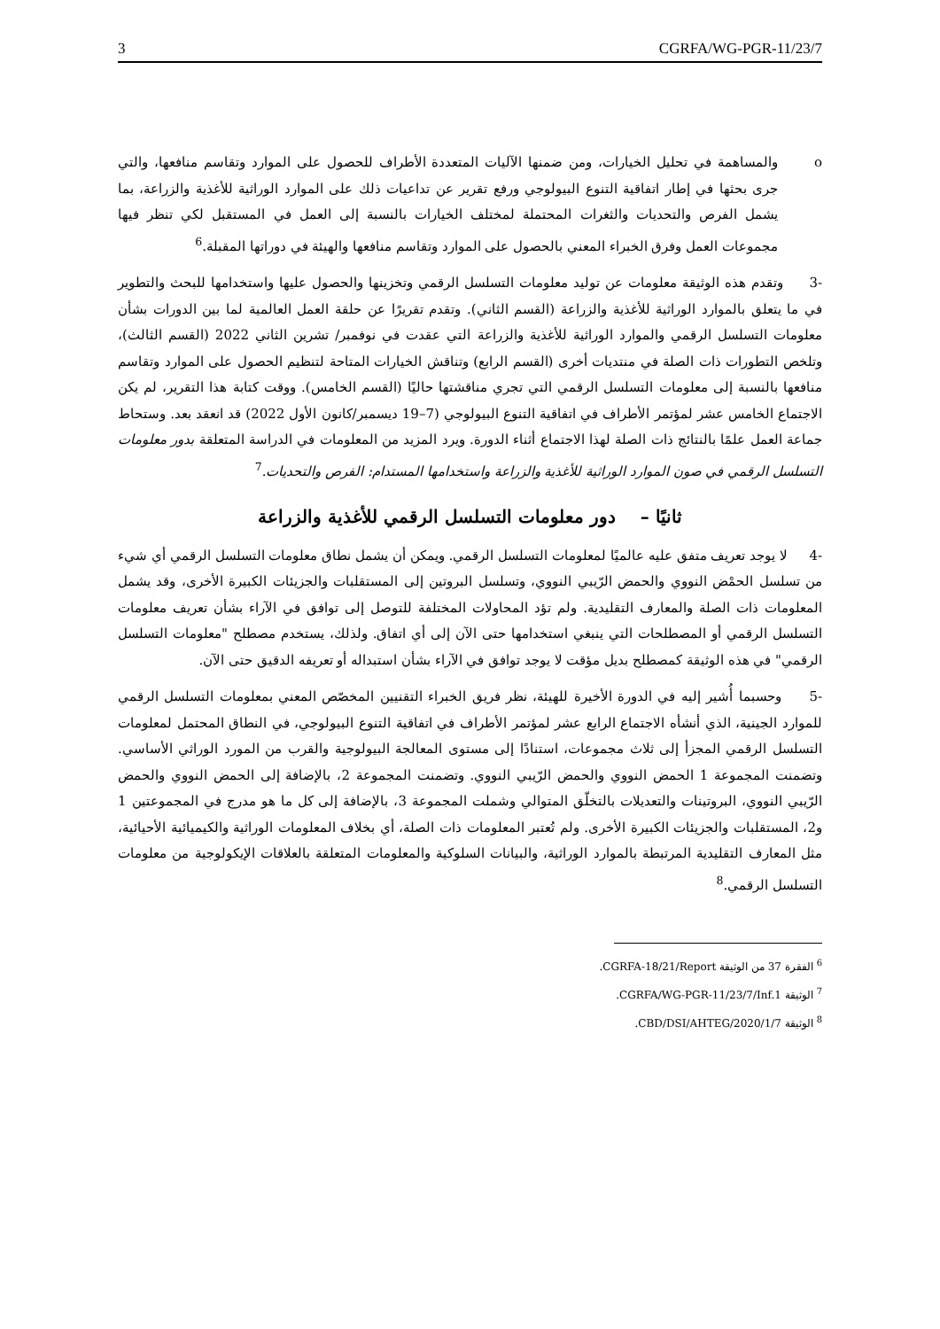3 CGRFA/WG-PGR-11/23/7
o والمساهمة في تحليل الخيارات، ومن ضمنها الآليات المتعددة الأطراف للحصول على الموارد وتقاسم منافعها، والتي جرى بحثها في إطار اتفاقية التنوع البيولوجي ورفع تقرير عن تداعيات ذلك على الموارد الوراثية للأغذية والزراعة، بما يشمل الفرص والتحديات والثغرات المحتملة لمختلف الخيارات بالنسبة إلى العمل في المستقبل لكي تنظر فيها مجموعات العمل وفرق الخبراء المعني بالحصول على الموارد وتقاسم منافعها والهيئة في دوراتها المقبلة.<sup>6</sup>
-3 وتقدم هذه الوثيقة معلومات عن توليد معلومات التسلسل الرقمي وتخزينها والحصول عليها واستخدامها للبحث والتطوير في ما يتعلق بالموارد الوراثية للأغذية والزراعة (القسم الثاني). وتقدم تقريرًا عن حلقة العمل العالمية لما بين الدورات بشأن معلومات التسلسل الرقمي والموارد الوراثية للأغذية والزراعة التي عقدت في نوفمبر/ تشرين الثاني 2022 (القسم الثالث)، وتلخص التطورات ذات الصلة في منتديات أخرى (القسم الرابع) وتناقش الخيارات المتاحة لتنظيم الحصول على الموارد وتقاسم منافعها بالنسبة إلى معلومات التسلسل الرقمي التي تجري مناقشتها حاليًا (القسم الخامس). ووقت كتابة هذا التقرير، لم يكن الاجتماع الخامس عشر لمؤتمر الأطراف في اتفاقية التنوع البيولوجي (7–19 ديسمبر/كانون الأول 2022) قد انعقد بعد. وستحاط جماعة العمل علمًا بالنتائج ذات الصلة لهذا الاجتماع أثناء الدورة. ويرد المزيد من المعلومات في الدراسة المتعلقة بدور معلومات التسلسل الرقمي في صون الموارد الوراثية للأغذية والزراعة واستخدامها المستدام: الفرص والتحديات.<sup>7</sup>
ثانيًا – دور معلومات التسلسل الرقمي للأغذية والزراعة
-4 لا يوجد تعريف متفق عليه عالميًا لمعلومات التسلسل الرقمي. ويمكن أن يشمل نطاق معلومات التسلسل الرقمي أي شيء من تسلسل الحمْض النووي والحمض الرّيبي النووي، وتسلسل البروتين إلى المستقلبات والجزيئات الكبيرة الأخرى، وقد يشمل المعلومات ذات الصلة والمعارف التقليدية. ولم تؤد المحاولات المختلفة للتوصل إلى توافق في الآراء بشأن تعريف معلومات التسلسل الرقمي أو المصطلحات التي ينبغي استخدامها حتى الآن إلى أي اتفاق. ولذلك، يستخدم مصطلح "معلومات التسلسل الرقمي" في هذه الوثيقة كمصطلح بديل مؤقت لا يوجد توافق في الآراء بشأن استبداله أو تعريفه الدقيق حتى الآن.
-5 وحسبما أُشير إليه في الدورة الأخيرة للهيئة، نظر فريق الخبراء التقنيين المخصّص المعني بمعلومات التسلسل الرقمي للموارد الجينية، الذي أنشأه الاجتماع الرابع عشر لمؤتمر الأطراف في اتفاقية التنوع البيولوجي، في النطاق المحتمل لمعلومات التسلسل الرقمي المجزأ إلى ثلاث مجموعات، استنادًا إلى مستوى المعالجة البيولوجية والقرب من المورد الوراثي الأساسي. وتضمنت المجموعة 1 الحمض النووي والحمض الرّيبي النووي. وتضمنت المجموعة 2، بالإضافة إلى الحمض النووي والحمض الرّيبي النووي، البروتينات والتعديلات بالتخلّق المتوالي وشملت المجموعة 3، بالإضافة إلى كل ما هو مدرج في المجموعتين 1 و2، المستقلبات والجزيئات الكبيرة الأخرى. ولم تُعتبر المعلومات ذات الصلة، أي بخلاف المعلومات الوراثية والكيميائية الأحيائية، مثل المعارف التقليدية المرتبطة بالموارد الوراثية، والبيانات السلوكية والمعلومات المتعلقة بالعلاقات الإيكولوجية من معلومات التسلسل الرقمي.<sup>8</sup>
<sup>6</sup> الفقرة 37 من الوثيقة CGRFA-18/21/Report.
<sup>7</sup> الوثيقة CGRFA/WG-PGR-11/23/7/Inf.1.
<sup>8</sup> الوثيقة CBD/DSI/AHTEG/2020/1/7.